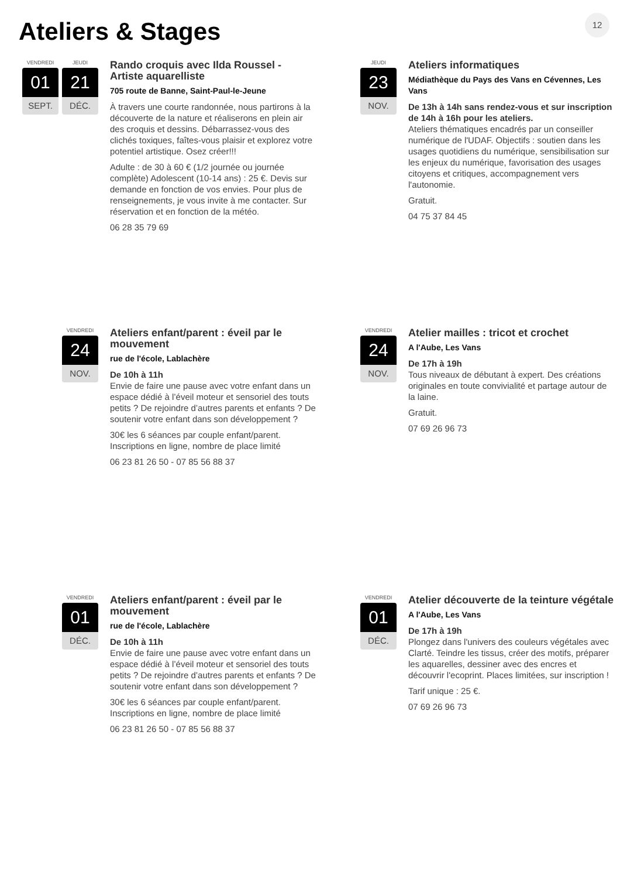Ateliers & Stages 12
VENDREDI
01
SEPT.
JEUDI
21
DÉC.
Rando croquis avec Ilda Roussel - Artiste aquarelliste
705 route de Banne, Saint-Paul-le-Jeune
À travers une courte randonnée, nous partirons à la découverte de la nature et réaliserons en plein air des croquis et dessins. Débarrassez-vous des clichés toxiques, faîtes-vous plaisir et explorez votre potentiel artistique. Osez créer!!!
Adulte : de 30 à 60 € (1/2 journée ou journée complète) Adolescent (10-14 ans) : 25 €. Devis sur demande en fonction de vos envies. Pour plus de renseignements, je vous invite à me contacter. Sur réservation et en fonction de la météo.
06 28 35 79 69
JEUDI
23
NOV.
Ateliers informatiques
Médiathèque du Pays des Vans en Cévennes, Les Vans
De 13h à 14h sans rendez-vous et sur inscription de 14h à 16h pour les ateliers.
Ateliers thématiques encadrés par un conseiller numérique de l'UDAF. Objectifs : soutien dans les usages quotidiens du numérique, sensibilisation sur les enjeux du numérique, favorisation des usages citoyens et critiques, accompagnement vers l'autonomie.
Gratuit.
04 75 37 84 45
VENDREDI
24
NOV.
Ateliers enfant/parent : éveil par le mouvement
rue de l'école, Lablachère
De 10h à 11h
Envie de faire une pause avec votre enfant dans un espace dédié à l’éveil moteur et sensoriel des touts petits ? De rejoindre d’autres parents et enfants ? De soutenir votre enfant dans son développement ?
30€ les 6 séances par couple enfant/parent. Inscriptions en ligne, nombre de place limité
06 23 81 26 50 - 07 85 56 88 37
VENDREDI
24
NOV.
Atelier mailles : tricot et crochet
A l'Aube, Les Vans
De 17h à 19h
Tous niveaux de débutant à expert. Des créations originales en toute convivialité et partage autour de la laine.
Gratuit.
07 69 26 96 73
VENDREDI
01
DÉC.
Ateliers enfant/parent : éveil par le mouvement
rue de l'école, Lablachère
De 10h à 11h
Envie de faire une pause avec votre enfant dans un espace dédié à l’éveil moteur et sensoriel des touts petits ? De rejoindre d’autres parents et enfants ? De soutenir votre enfant dans son développement ?
30€ les 6 séances par couple enfant/parent. Inscriptions en ligne, nombre de place limité
06 23 81 26 50 - 07 85 56 88 37
VENDREDI
01
DÉC.
Atelier découverte de la teinture végétale
A l'Aube, Les Vans
De 17h à 19h
Plongez dans l'univers des couleurs végétales avec Clarté. Teindre les tissus, créer des motifs, préparer les aquarelles, dessiner avec des encres et découvrir l'ecoprint. Places limitées, sur inscription !
Tarif unique : 25 €.
07 69 26 96 73